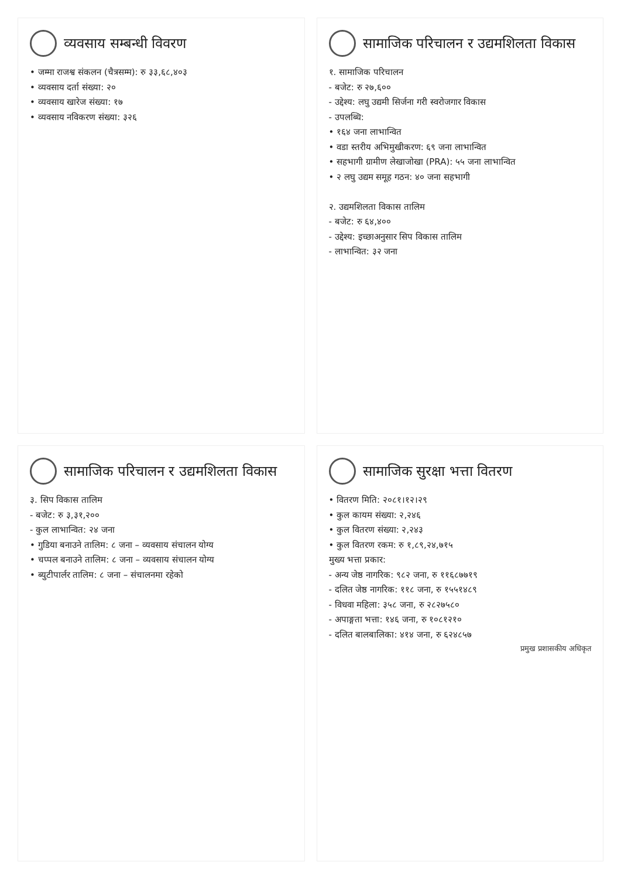व्यवसाय सम्बन्धी विवरण
• जम्मा राजश्व संकलन (चैत्रसम्म): रु ३३,६८,४०३
• व्यवसाय दर्ता संख्या: २०
• व्यवसाय खारेज संख्या: १७
• व्यवसाय नविकरण संख्या: ३२६
सामाजिक परिचालन र उद्यमशिलता विकास
१. सामाजिक परिचालन
- बजेट: रु २७,६००
- उद्देश्य: लघु उद्यमी सिर्जना गरी स्वरोजगार विकास
- उपलब्धि:
• १६४ जना लाभान्वित
• वडा स्तरीय अभिमुखीकरण: ६९ जना लाभान्वित
• सहभागी ग्रामीण लेखाजोखा (PRA): ५५ जना लाभान्वित
• २ लघु उद्यम समूह गठन: ४० जना सहभागी
२. उद्यमशिलता विकास तालिम
- बजेट: रु ६४,४००
- उद्देश्य: इच्छाअनुसार सिप विकास तालिम
- लाभान्वित: ३२ जना
सामाजिक परिचालन र उद्यमशिलता विकास
३. सिप विकास तालिम
- बजेट: रु ३,३१,२००
- कुल लाभान्वित: २४ जना
• गुडिया बनाउने तालिम: ८ जना – व्यवसाय संचालन योग्य
• चप्पल बनाउने तालिम: ८ जना – व्यवसाय संचालन योग्य
• ब्युटीपार्लर तालिम: ८ जना – संचालनमा रहेको
सामाजिक सुरक्षा भत्ता वितरण
• वितरण मिति: २०८१।१२।२९
• कुल कायम संख्या: २,२४६
• कुल वितरण संख्या: २,२४३
• कुल वितरण रकम: रु १,८९,२४,७१५
मुख्य भत्ता प्रकार:
- अन्य जेष्ठ नागरिक: ९८२ जना, रु ११६८७७१९
- दलित जेष्ठ नागरिक: ११८ जना, रु १५५१४८९
- विधवा महिला: ३५८ जना, रु २८२७५८०
- अपाङ्गता भत्ता: १४६ जना, रु १०८१२१०
- दलित बालबालिका: ४१४ जना, रु ६२४८५७
प्रमुख प्रशासकीय अधिकृत